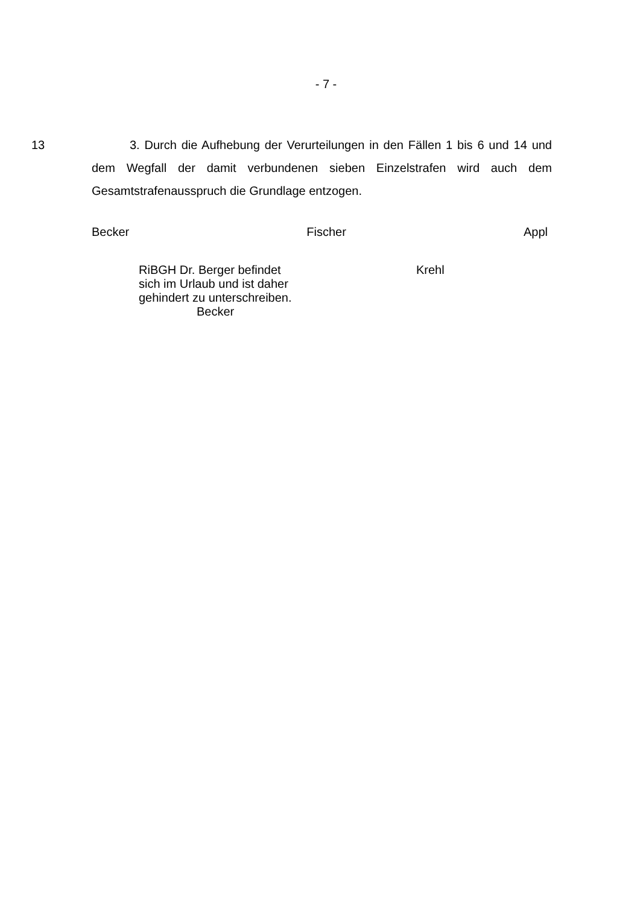- 7 -
13
3. Durch die Aufhebung der Verurteilungen in den Fällen 1 bis 6 und 14 und dem Wegfall der damit verbundenen sieben Einzelstrafen wird auch dem Gesamtstrafenausspruch die Grundlage entzogen.
Becker Fischer Appl
RiBGH Dr. Berger befindet
sich im Urlaub und ist daher
gehindert zu unterschreiben.
Becker
Krehl